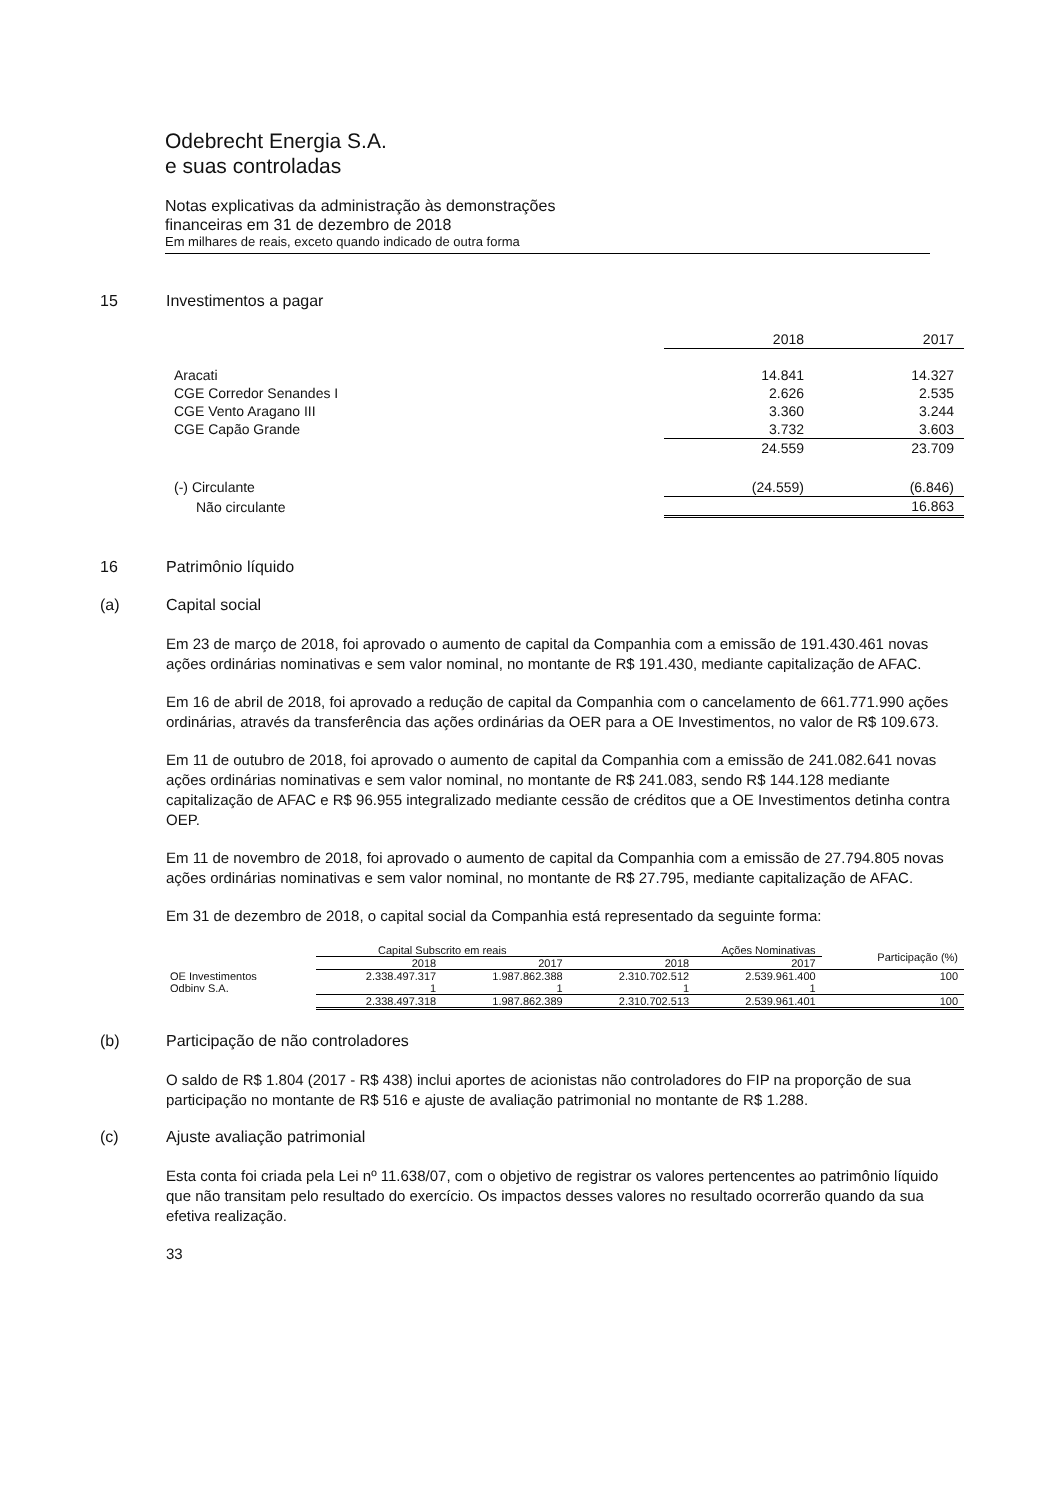Odebrecht Energia S.A.
e suas controladas
Notas explicativas da administração às demonstrações
financeiras em 31 de dezembro de 2018
Em milhares de reais, exceto quando indicado de outra forma
15 Investimentos a pagar
| | 2018 | 2017 |
| Aracati | 14.841 | 14.327 |
| CGE Corredor Senandes I | 2.626 | 2.535 |
| CGE Vento Aragano III | 3.360 | 3.244 |
| CGE Capão Grande | 3.732 | 3.603 |
| | 24.559 | 23.709 |
| (-) Circulante | (24.559) | (6.846) |
| Não circulante | | 16.863 |
16 Patrimônio líquido
(a) Capital social
Em 23 de março de 2018, foi aprovado o aumento de capital da Companhia com a emissão de 191.430.461 novas ações ordinárias nominativas e sem valor nominal, no montante de R$ 191.430, mediante capitalização de AFAC.
Em 16 de abril de 2018, foi aprovado a redução de capital da Companhia com o cancelamento de 661.771.990 ações ordinárias, através da transferência das ações ordinárias da OER para a OE Investimentos, no valor de R$ 109.673.
Em 11 de outubro de 2018, foi aprovado o aumento de capital da Companhia com a emissão de 241.082.641 novas ações ordinárias nominativas e sem valor nominal, no montante de R$ 241.083, sendo R$ 144.128 mediante capitalização de AFAC e R$ 96.955 integralizado mediante cessão de créditos que a OE Investimentos detinha contra OEP.
Em 11 de novembro de 2018, foi aprovado o aumento de capital da Companhia com a emissão de 27.794.805 novas ações ordinárias nominativas e sem valor nominal, no montante de R$ 27.795, mediante capitalização de AFAC.
Em 31 de dezembro de 2018, o capital social da Companhia está representado da seguinte forma:
| | Capital Subscrito em reais | | Ações Nominativas | | Participação (%) |
| --- | --- | --- | --- | --- | --- |
| | 2018 | 2017 | 2018 | 2017 | |
| OE Investimentos | 2.338.497.317 | 1.987.862.388 | 2.310.702.512 | 2.539.961.400 | 100 |
| Odbinv S.A. | 1 | 1 | 1 | 1 | |
| | 2.338.497.318 | 1.987.862.389 | 2.310.702.513 | 2.539.961.401 | 100 |
(b) Participação de não controladores
O saldo de R$ 1.804 (2017 - R$ 438) inclui aportes de acionistas não controladores do FIP na proporção de sua participação no montante de R$ 516 e ajuste de avaliação patrimonial no montante de R$ 1.288.
(c) Ajuste avaliação patrimonial
Esta conta foi criada pela Lei nº 11.638/07, com o objetivo de registrar os valores pertencentes ao patrimônio líquido que não transitam pelo resultado do exercício. Os impactos desses valores no resultado ocorrerão quando da sua efetiva realização.
33